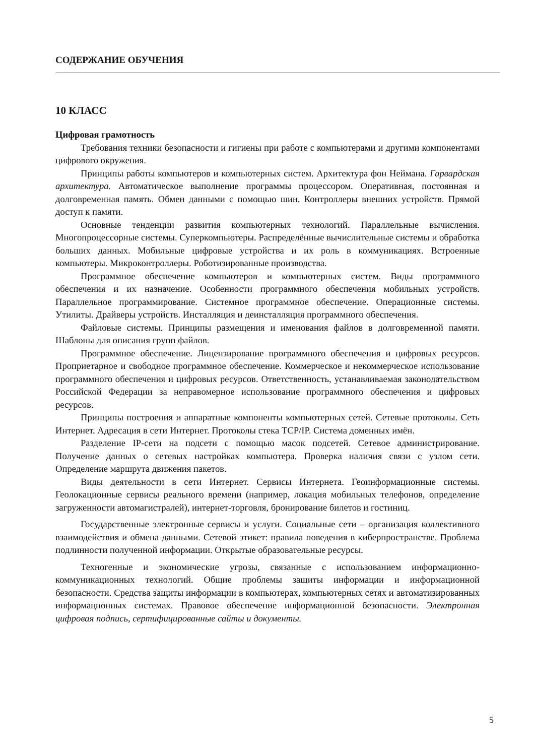СОДЕРЖАНИЕ ОБУЧЕНИЯ
10 КЛАСС
Цифровая грамотность
Требования техники безопасности и гигиены при работе с компьютерами и другими компонентами цифрового окружения.
Принципы работы компьютеров и компьютерных систем. Архитектура фон Неймана. Гарвардская архитектура. Автоматическое выполнение программы процессором. Оперативная, постоянная и долговременная память. Обмен данными с помощью шин. Контроллеры внешних устройств. Прямой доступ к памяти.
Основные тенденции развития компьютерных технологий. Параллельные вычисления. Многопроцессорные системы. Суперкомпьютеры. Распределённые вычислительные системы и обработка больших данных. Мобильные цифровые устройства и их роль в коммуникациях. Встроенные компьютеры. Микроконтроллеры. Роботизированные производства.
Программное обеспечение компьютеров и компьютерных систем. Виды программного обеспечения и их назначение. Особенности программного обеспечения мобильных устройств. Параллельное программирование. Системное программное обеспечение. Операционные системы. Утилиты. Драйверы устройств. Инсталляция и деинсталляция программного обеспечения.
Файловые системы. Принципы размещения и именования файлов в долговременной памяти. Шаблоны для описания групп файлов.
Программное обеспечение. Лицензирование программного обеспечения и цифровых ресурсов. Проприетарное и свободное программное обеспечение. Коммерческое и некоммерческое использование программного обеспечения и цифровых ресурсов. Ответственность, устанавливаемая законодательством Российской Федерации за неправомерное использование программного обеспечения и цифровых ресурсов.
Принципы построения и аппаратные компоненты компьютерных сетей. Сетевые протоколы. Сеть Интернет. Адресация в сети Интернет. Протоколы стека TCP/IP. Система доменных имён.
Разделение IP-сети на подсети с помощью масок подсетей. Сетевое администрирование. Получение данных о сетевых настройках компьютера. Проверка наличия связи с узлом сети. Определение маршрута движения пакетов.
Виды деятельности в сети Интернет. Сервисы Интернета. Геоинформационные системы. Геолокационные сервисы реального времени (например, локация мобильных телефонов, определение загруженности автомагистралей), интернет-торговля, бронирование билетов и гостиниц.
Государственные электронные сервисы и услуги. Социальные сети – организация коллективного взаимодействия и обмена данными. Сетевой этикет: правила поведения в киберпространстве. Проблема подлинности полученной информации. Открытые образовательные ресурсы.
Техногенные и экономические угрозы, связанные с использованием информационно-коммуникационных технологий. Общие проблемы защиты информации и информационной безопасности. Средства защиты информации в компьютерах, компьютерных сетях и автоматизированных информационных системах. Правовое обеспечение информационной безопасности. Электронная цифровая подпись, сертифицированные сайты и документы.
5